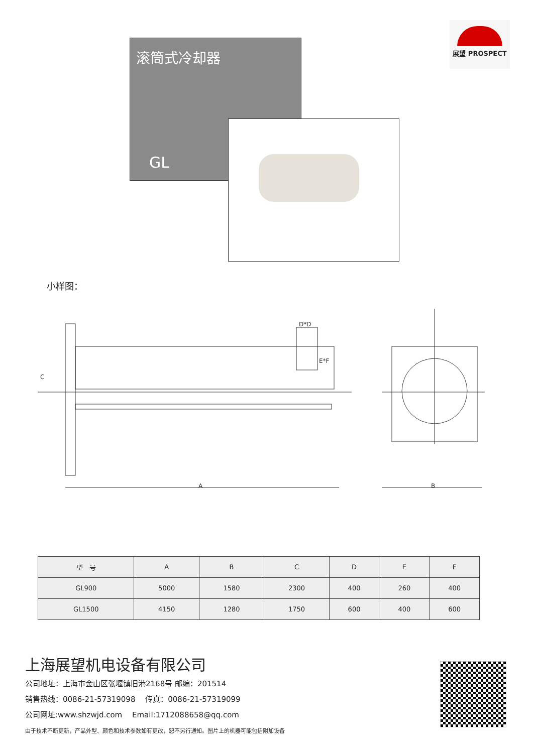展望 PROSPECT
滚筒式冷却器
GL
小样图：
A
D*D
E*F
C
B
| 型 号 | A | B | C | D | E | F |
| --- | --- | --- | --- | --- | --- | --- |
| GL900 | 5000 | 1580 | 2300 | 400 | 260 | 400 |
| GL1500 | 4150 | 1280 | 1750 | 600 | 400 | 600 |
上海展望机电设备有限公司
公司地址：上海市金山区张堰镇旧港2168号 邮编：201514
销售热线：0086-21-57319098　 传真：0086-21-57319099
公司网址:www.shzwjd.com　 Email:1712088658@qq.com
由于技术不断更新，产品外型、颜色和技术参数如有更改，恕不另行通知。图片上的机器可能包括附加设备